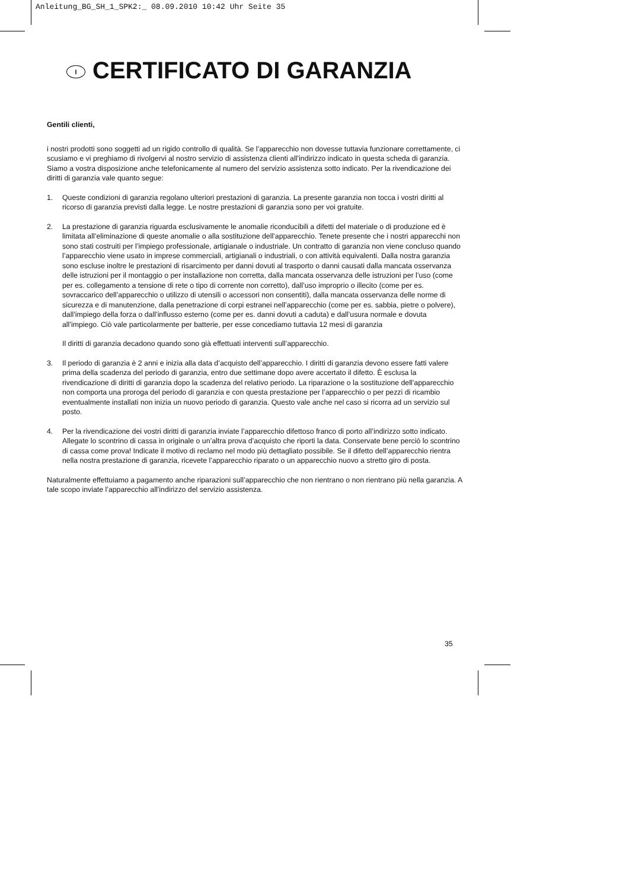Anleitung_BG_SH_1_SPK2:_ 08.09.2010 10:42 Uhr Seite 35
I CERTIFICATO DI GARANZIA
Gentili clienti,
i nostri prodotti sono soggetti ad un rigido controllo di qualità. Se l’apparecchio non dovesse tuttavia funzionare correttamente, ci scusiamo e vi preghiamo di rivolgervi al nostro servizio di assistenza clienti all’indirizzo indicato in questa scheda di garanzia. Siamo a vostra disposizione anche telefonicamente al numero del servizio assistenza sotto indicato. Per la rivendicazione dei diritti di garanzia vale quanto segue:
1. Queste condizioni di garanzia regolano ulteriori prestazioni di garanzia. La presente garanzia non tocca i vostri diritti al ricorso di garanzia previsti dalla legge. Le nostre prestazioni di garanzia sono per voi gratuite.
2. La prestazione di garanzia riguarda esclusivamente le anomalie riconducibili a difetti del materiale o di produzione ed è limitata all’eliminazione di queste anomalie o alla sostituzione dell’apparecchio. Tenete presente che i nostri apparecchi non sono stati costruiti per l’impiego professionale, artigianale o industriale. Un contratto di garanzia non viene concluso quando l’apparecchio viene usato in imprese commerciali, artigianali o industriali, o con attività equivalenti. Dalla nostra garanzia sono escluse inoltre le prestazioni di risarcimento per danni dovuti al trasporto o danni causati dalla mancata osservanza delle istruzioni per il montaggio o per installazione non corretta, dalla mancata osservanza delle istruzioni per l’uso (come per es. collegamento a tensione di rete o tipo di corrente non corretto), dall’uso improprio o illecito (come per es. sovraccarico dell’apparecchio o utilizzo di utensili o accessori non consentiti), dalla mancata osservanza delle norme di sicurezza e di manutenzione, dalla penetrazione di corpi estranei nell’apparecchio (come per es. sabbia, pietre o polvere), dall’impiego della forza o dall’influsso esterno (come per es. danni dovuti a caduta) e dall’usura normale e dovuta all’impiego. Ciò vale particolarmente per batterie, per esse concediamo tuttavia 12 mesi di garanzia
Il diritti di garanzia decadono quando sono già effettuati interventi sull’apparecchio.
3. Il periodo di garanzia è 2 anni e inizia alla data d’acquisto dell’apparecchio. I diritti di garanzia devono essere fatti valere prima della scadenza del periodo di garanzia, entro due settimane dopo avere accertato il difetto. È esclusa la rivendicazione di diritti di garanzia dopo la scadenza del relativo periodo. La riparazione o la sostituzione dell’apparecchio non comporta una proroga del periodo di garanzia e con questa prestazione per l’apparecchio o per pezzi di ricambio eventualmente installati non inizia un nuovo periodo di garanzia. Questo vale anche nel caso si ricorra ad un servizio sul posto.
4. Per la rivendicazione dei vostri diritti di garanzia inviate l’apparecchio difettoso franco di porto all’indirizzo sotto indicato. Allegate lo scontrino di cassa in originale o un’altra prova d’acquisto che riporti la data. Conservate bene perciò lo scontrino di cassa come prova! Indicate il motivo di reclamo nel modo più dettagliato possibile. Se il difetto dell’apparecchio rientra nella nostra prestazione di garanzia, ricevete l’apparecchio riparato o un apparecchio nuovo a stretto giro di posta.
Naturalmente effettuiamo a pagamento anche riparazioni sull’apparecchio che non rientrano o non rientrano più nella garanzia. A tale scopo inviate l’apparecchio all’indirizzo del servizio assistenza.
35